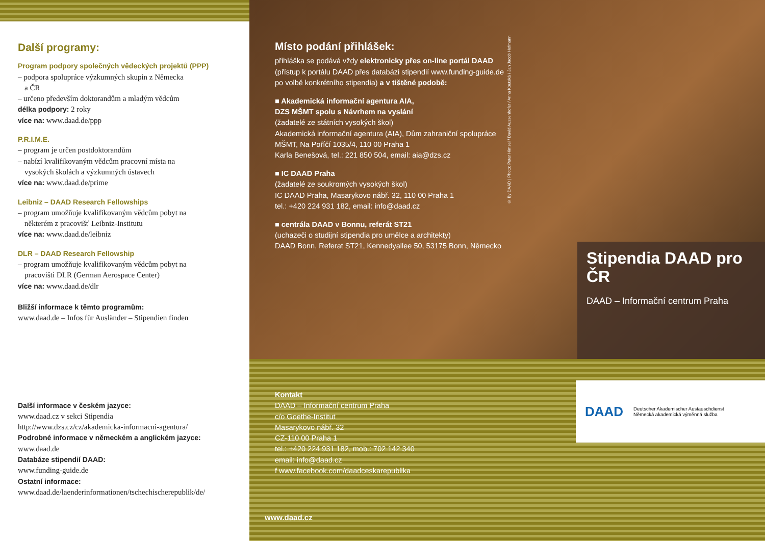Další programy:
Program podpory společných vědeckých projektů (PPP)
– podpora spolupráce výzkumných skupin z Německa
a ČR
– určeno především doktorandům a mladým vědcům
délka podpory: 2 roky
více na: www.daad.de/ppp
P.R.I.M.E.
– program je určen postdoktorandům
– nabízí kvalifikovaným vědcům pracovní místa na
vysokých školách a výzkumných ústavech
více na: www.daad.de/prime
Leibniz – DAAD Research Fellowships
– program umožňuje kvalifikovaným vědcům pobyt na
některém z pracovišť Leibniz-Institutu
více na: www.daad.de/leibniz
DLR – DAAD Research Fellowship
– program umožňuje kvalifikovaným vědcům pobyt na
pracovišti DLR (German Aerospace Center)
více na: www.daad.de/dlr
Bližší informace k těmto programům:
www.daad.de – Infos für Ausländer – Stipendien finden
Další informace v českém jazyce:
www.daad.cz v sekci Stipendia
http://www.dzs.cz/cz/akademicka-informacni-agentura/
Podrobné informace v německém a anglickém jazyce:
www.daad.de
Databáze stipendií DAAD:
www.funding-guide.de
Ostatní informace:
www.daad.de/laenderinformationen/tschechischerepublik/de/
Místo podání přihlášek:
přihláška se podává vždy elektronicky přes on-line portál DAAD (přístup k portálu DAAD přes databázi stipendií www.funding-guide.de po volbě konkrétního stipendia) a v tištěné podobě:
■ Akademická informační agentura AIA,
DZS MŠMT spolu s Návrhem na vyslání
(žadatelé ze státních vysokých škol)
Akademická informační agentura (AIA), Dům zahraniční spolupráce MŠMT, Na Poříčí 1035/4, 110 00 Praha 1
Karla Benešová, tel.: 221 850 504, email: aia@dzs.cz
■ IC DAAD Praha
(žadatelé ze soukromých vysokých škol)
IC DAAD Praha, Masarykovo nábř. 32, 110 00 Praha 1
tel.: +420 224 931 182, email: info@daad.cz
■ centrála DAAD v Bonnu, referát ST21
(uchazeči o studijní stipendia pro umělce a architekty)
DAAD Bonn, Referat ST21, Kennedyallee 50, 53175 Bonn, Německo
© By DAAD | Photo: Peter Himsel / David Aussenhofer / Anna Koutská / Jan Jacob Hofmann
Stipendia DAAD pro ČR
DAAD – Informační centrum Praha
Kontakt
DAAD – Informační centrum Praha
c/o Goethe-Institut
Masarykovo nábř. 32
CZ-110 00 Praha 1
tel.: +420 224 931 182, mob.: 702 142 340
email: info@daad.cz
f www.facebook.com/daadceskarepublika
www.daad.cz
DAAD Deutscher Akademischer Austauschdienst
Německá akademická výměnná služba